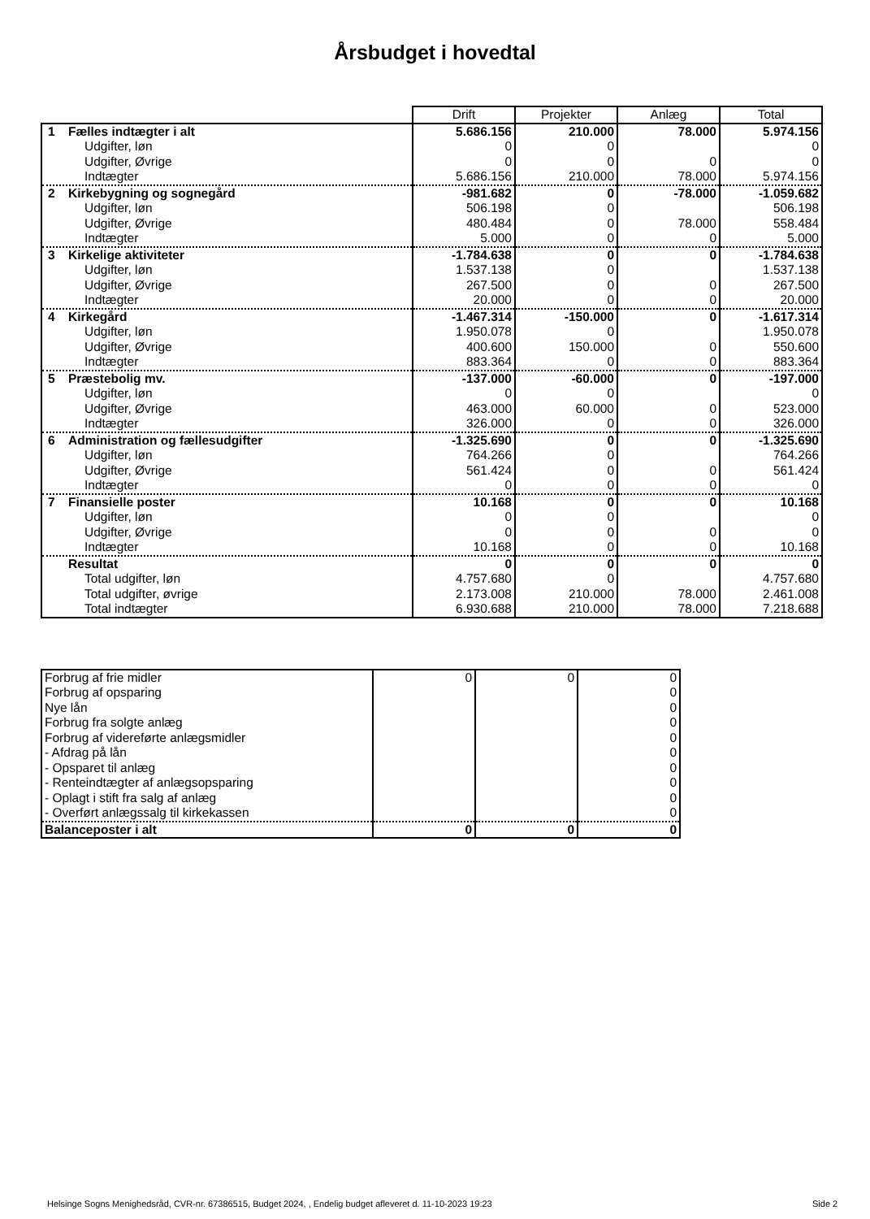Årsbudget i hovedtal
| | Drift | Projekter | Anlæg | Total |
| 1 Fælles indtægter i alt | 5.686.156 | 210.000 | 78.000 | 5.974.156 |
| Udgifter, løn | 0 | 0 | | 0 |
| Udgifter, Øvrige | 0 | 0 | 0 | 0 |
| Indtægter | 5.686.156 | 210.000 | 78.000 | 5.974.156 |
| 2 Kirkebygning og sognegård | -981.682 | 0 | -78.000 | -1.059.682 |
| Udgifter, løn | 506.198 | 0 | | 506.198 |
| Udgifter, Øvrige | 480.484 | 0 | 78.000 | 558.484 |
| Indtægter | 5.000 | 0 | 0 | 5.000 |
| 3 Kirkelige aktiviteter | -1.784.638 | 0 | 0 | -1.784.638 |
| Udgifter, løn | 1.537.138 | 0 | | 1.537.138 |
| Udgifter, Øvrige | 267.500 | 0 | 0 | 267.500 |
| Indtægter | 20.000 | 0 | 0 | 20.000 |
| 4 Kirkegård | -1.467.314 | -150.000 | 0 | -1.617.314 |
| Udgifter, løn | 1.950.078 | 0 | | 1.950.078 |
| Udgifter, Øvrige | 400.600 | 150.000 | 0 | 550.600 |
| Indtægter | 883.364 | 0 | 0 | 883.364 |
| 5 Præstebolig mv. | -137.000 | -60.000 | 0 | -197.000 |
| Udgifter, løn | 0 | 0 | | 0 |
| Udgifter, Øvrige | 463.000 | 60.000 | 0 | 523.000 |
| Indtægter | 326.000 | 0 | 0 | 326.000 |
| 6 Administration og fællesudgifter | -1.325.690 | 0 | 0 | -1.325.690 |
| Udgifter, løn | 764.266 | 0 | | 764.266 |
| Udgifter, Øvrige | 561.424 | 0 | 0 | 561.424 |
| Indtægter | 0 | 0 | 0 | 0 |
| 7 Finansielle poster | 10.168 | 0 | 0 | 10.168 |
| Udgifter, løn | 0 | 0 | | 0 |
| Udgifter, Øvrige | 0 | 0 | 0 | 0 |
| Indtægter | 10.168 | 0 | 0 | 10.168 |
| Resultat | 0 | 0 | 0 | 0 |
| Total udgifter, løn | 4.757.680 | 0 | | 4.757.680 |
| Total udgifter, øvrige | 2.173.008 | 210.000 | 78.000 | 2.461.008 |
| Total indtægter | 6.930.688 | 210.000 | 78.000 | 7.218.688 |
| Forbrug af frie midler | 0 | 0 | 0 |
| Forbrug af opsparing | | | 0 |
| Nye lån | | | 0 |
| Forbrug fra solgte anlæg | | | 0 |
| Forbrug af videreførte anlægsmidler | | | 0 |
| - Afdrag på lån | | | 0 |
| - Opsparet til anlæg | | | 0 |
| - Renteindtægter af anlægsopsparing | | | 0 |
| - Oplagt i stift fra salg af anlæg | | | 0 |
| - Overført anlægssalg til kirkekassen | | | 0 |
| Balanceposter i alt | 0 | 0 | 0 |
Helsinge Sogns Menighedsråd, CVR-nr. 67386515, Budget 2024, , Endelig budget afleveret d. 11-10-2023 19:23
Side 2